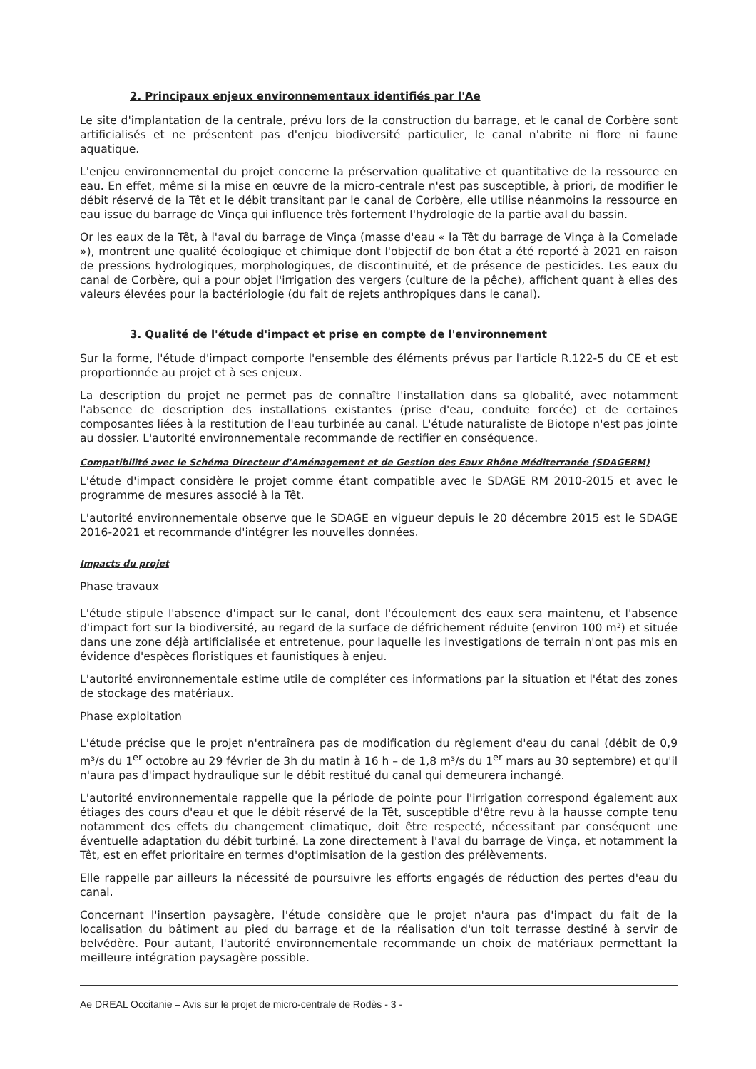2. Principaux enjeux environnementaux identifiés par l'Ae
Le site d'implantation de la centrale, prévu lors de la construction du barrage, et le canal de Corbère sont artificialisés et ne présentent pas d'enjeu biodiversité particulier, le canal n'abrite ni flore ni faune aquatique.
L'enjeu environnemental du projet concerne la préservation qualitative et quantitative de la ressource en eau. En effet, même si la mise en œuvre de la micro-centrale n'est pas susceptible, à priori, de modifier le débit réservé de la Têt et le débit transitant par le canal de Corbère, elle utilise néanmoins la ressource en eau issue du barrage de Vinça qui influence très fortement l'hydrologie de la partie aval du bassin.
Or les eaux de la Têt, à l'aval du barrage de Vinça (masse d'eau « la Têt du barrage de Vinça à la Comelade »), montrent une qualité écologique et chimique dont l'objectif de bon état a été reporté à 2021 en raison de pressions hydrologiques, morphologiques, de discontinuité, et de présence de pesticides. Les eaux du canal de Corbère, qui a pour objet l'irrigation des vergers (culture de la pêche), affichent quant à elles des valeurs élevées pour la bactériologie (du fait de rejets anthropiques dans le canal).
3. Qualité de l'étude d'impact et prise en compte de l'environnement
Sur la forme, l'étude d'impact comporte l'ensemble des éléments prévus par l'article R.122-5 du CE et est proportionnée au projet et à ses enjeux.
La description du projet ne permet pas de connaître l'installation dans sa globalité, avec notamment l'absence de description des installations existantes (prise d'eau, conduite forcée) et de certaines composantes liées à la restitution de l'eau turbinée au canal. L'étude naturaliste de Biotope n'est pas jointe au dossier. L'autorité environnementale recommande de rectifier en conséquence.
Compatibilité avec le Schéma Directeur d'Aménagement et de Gestion des Eaux Rhône Méditerranée (SDAGERM)
L'étude d'impact considère le projet comme étant compatible avec le SDAGE RM 2010-2015 et avec le programme de mesures associé à la Têt.
L'autorité environnementale observe que le SDAGE en vigueur depuis le 20 décembre 2015 est le SDAGE 2016-2021 et recommande d'intégrer les nouvelles données.
Impacts du projet
Phase travaux
L'étude stipule l'absence d'impact sur le canal, dont l'écoulement des eaux sera maintenu, et l'absence d'impact fort sur la biodiversité, au regard de la surface de défrichement réduite (environ 100 m²) et située dans une zone déjà artificialisée et entretenue, pour laquelle les investigations de terrain n'ont pas mis en évidence d'espèces floristiques et faunistiques à enjeu.
L'autorité environnementale estime utile de compléter ces informations par la situation et l'état des zones de stockage des matériaux.
Phase exploitation
L'étude précise que le projet n'entraînera pas de modification du règlement d'eau du canal (débit de 0,9 m³/s du 1<sup>er</sup> octobre au 29 février de 3h du matin à 16 h – de 1,8 m³/s du 1<sup>er</sup> mars au 30 septembre) et qu'il n'aura pas d'impact hydraulique sur le débit restitué du canal qui demeurera inchangé.
L'autorité environnementale rappelle que la période de pointe pour l'irrigation correspond également aux étiages des cours d'eau et que le débit réservé de la Têt, susceptible d'être revu à la hausse compte tenu notamment des effets du changement climatique, doit être respecté, nécessitant par conséquent une éventuelle adaptation du débit turbiné. La zone directement à l'aval du barrage de Vinça, et notamment la Têt, est en effet prioritaire en termes d'optimisation de la gestion des prélèvements.
Elle rappelle par ailleurs la nécessité de poursuivre les efforts engagés de réduction des pertes d'eau du canal.
Concernant l'insertion paysagère, l'étude considère que le projet n'aura pas d'impact du fait de la localisation du bâtiment au pied du barrage et de la réalisation d'un toit terrasse destiné à servir de belvédère. Pour autant, l'autorité environnementale recommande un choix de matériaux permettant la meilleure intégration paysagère possible.
Ae DREAL Occitanie – Avis sur le projet de micro-centrale de Rodès - 3 -